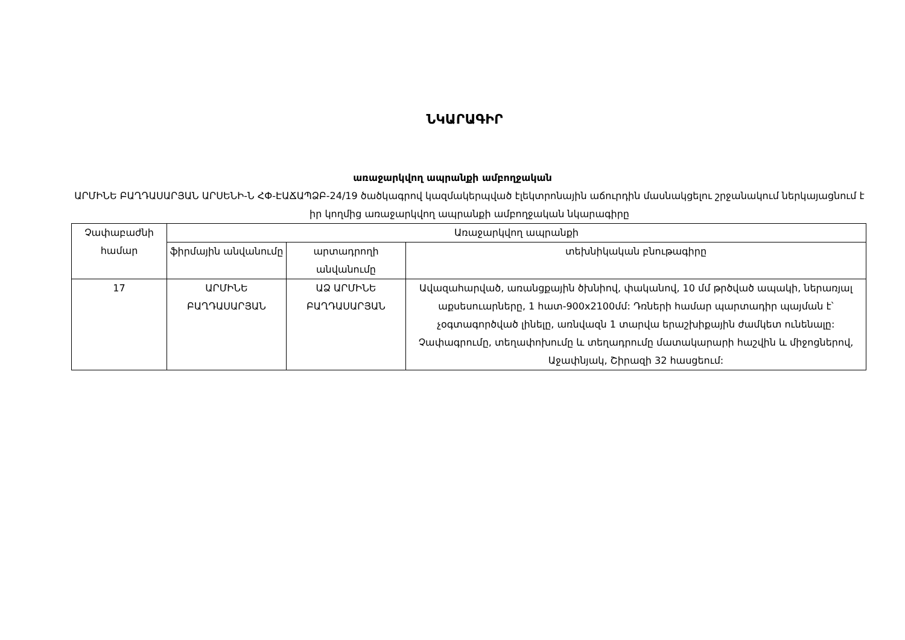ՆԿԱՐԱԳԻՐ
առաջարկվող ապրանքի ամբողջական
ԱՐՄԻՆԵ ԲԱՂԴԱՍԱՐՅԱՆ ԱՐՍԵՆԻ-Ն ՀՓ-ԷԱՃԱՊՁԲ-24/19 ծածկագրով կազմակերպված էլեկտրոնային աճուրդին մասնակցելու շրջանակում ներկայացնում է իր կողմից առաջարկվող ապրանքի ամբողջական նկարագիրը
| Չափաբաժնի համար | Առաջարկվող ապրանքի | | |
| --- | --- | --- | --- |
| | ֆիրմային անվանումը | արտադրողի անվանումը | տեխնիկական բնութագիրը |
| 17 | ԱՐՄԻՆԵ ԲԱՂԴԱՍԱՐՅԱՆ | ԱՁ ԱՐՄԻՆԵ ԲԱՂԴԱՍԱՐՅԱՆ | Ավազահարված, առանցքային ծխնիով, փականով, 10 մմ թրծված ապակի, ներառյալ աքսեսուարները, 1 հատ-900x2100մմ: Դռների համար պարտադիր պայման է՝ չօգտագործված լինելը, առնվազն 1 տարվա երաշխիքային ժամկետ ունենալը: Չափագրումը, տեղափոխումը և տեղադրումը մատակարարի հաշվին և միջոցներով, Աջափնյակ, Շիրազի 32 հասցեում: |